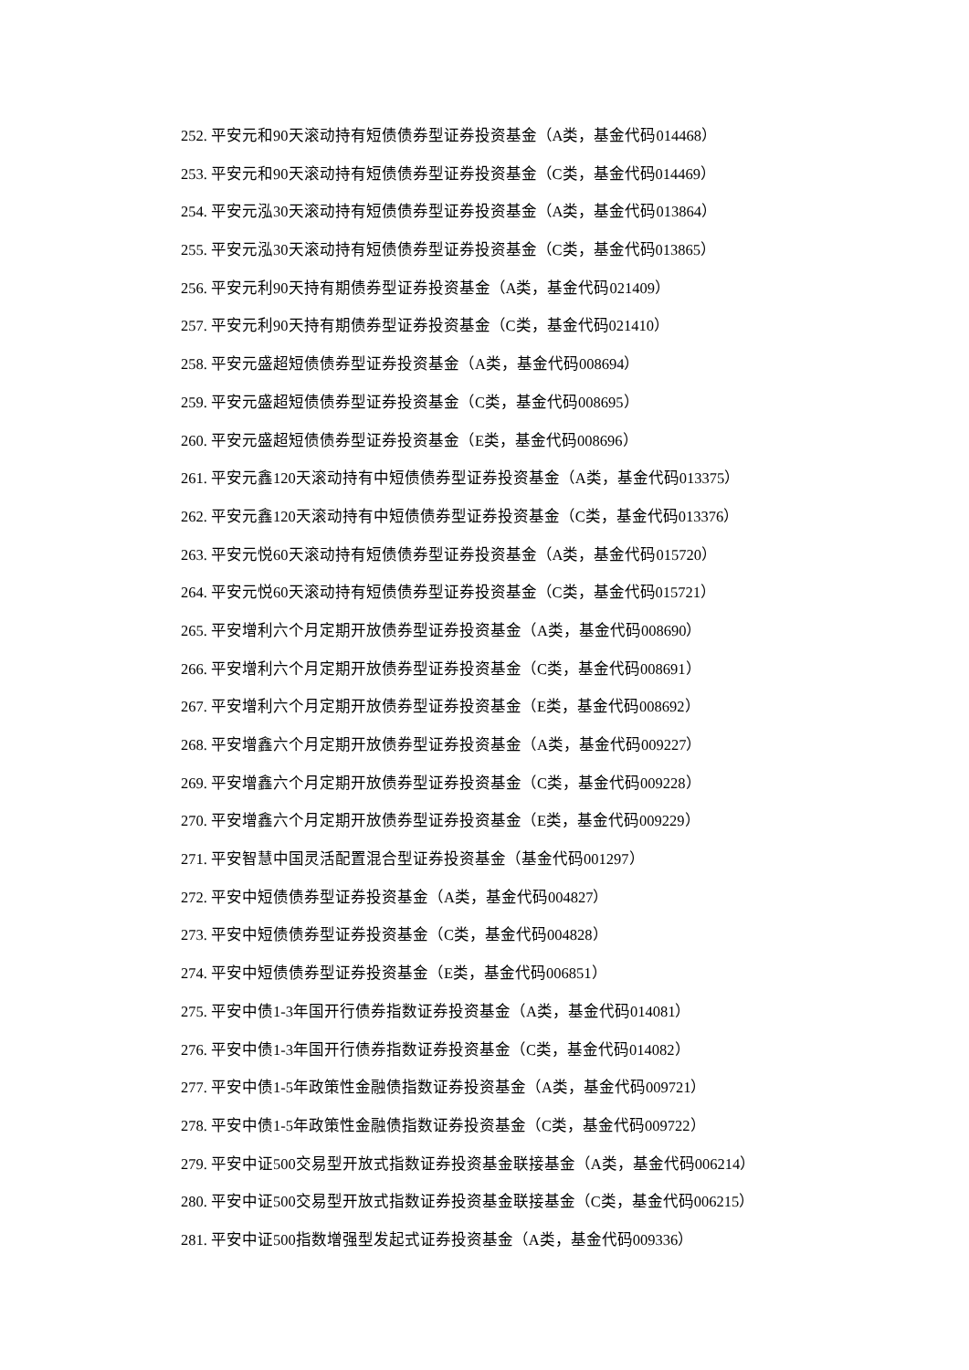252. 平安元和90天滚动持有短债债券型证券投资基金（A类，基金代码014468）
253. 平安元和90天滚动持有短债债券型证券投资基金（C类，基金代码014469）
254. 平安元泓30天滚动持有短债债券型证券投资基金（A类，基金代码013864）
255. 平安元泓30天滚动持有短债债券型证券投资基金（C类，基金代码013865）
256. 平安元利90天持有期债券型证券投资基金（A类，基金代码021409）
257. 平安元利90天持有期债券型证券投资基金（C类，基金代码021410）
258. 平安元盛超短债债券型证券投资基金（A类，基金代码008694）
259. 平安元盛超短债债券型证券投资基金（C类，基金代码008695）
260. 平安元盛超短债债券型证券投资基金（E类，基金代码008696）
261. 平安元鑫120天滚动持有中短债债券型证券投资基金（A类，基金代码013375）
262. 平安元鑫120天滚动持有中短债债券型证券投资基金（C类，基金代码013376）
263. 平安元悦60天滚动持有短债债券型证券投资基金（A类，基金代码015720）
264. 平安元悦60天滚动持有短债债券型证券投资基金（C类，基金代码015721）
265. 平安增利六个月定期开放债券型证券投资基金（A类，基金代码008690）
266. 平安增利六个月定期开放债券型证券投资基金（C类，基金代码008691）
267. 平安增利六个月定期开放债券型证券投资基金（E类，基金代码008692）
268. 平安增鑫六个月定期开放债券型证券投资基金（A类，基金代码009227）
269. 平安增鑫六个月定期开放债券型证券投资基金（C类，基金代码009228）
270. 平安增鑫六个月定期开放债券型证券投资基金（E类，基金代码009229）
271. 平安智慧中国灵活配置混合型证券投资基金（基金代码001297）
272. 平安中短债债券型证券投资基金（A类，基金代码004827）
273. 平安中短债债券型证券投资基金（C类，基金代码004828）
274. 平安中短债债券型证券投资基金（E类，基金代码006851）
275. 平安中债1-3年国开行债券指数证券投资基金（A类，基金代码014081）
276. 平安中债1-3年国开行债券指数证券投资基金（C类，基金代码014082）
277. 平安中债1-5年政策性金融债指数证券投资基金（A类，基金代码009721）
278. 平安中债1-5年政策性金融债指数证券投资基金（C类，基金代码009722）
279. 平安中证500交易型开放式指数证券投资基金联接基金（A类，基金代码006214）
280. 平安中证500交易型开放式指数证券投资基金联接基金（C类，基金代码006215）
281. 平安中证500指数增强型发起式证券投资基金（A类，基金代码009336）